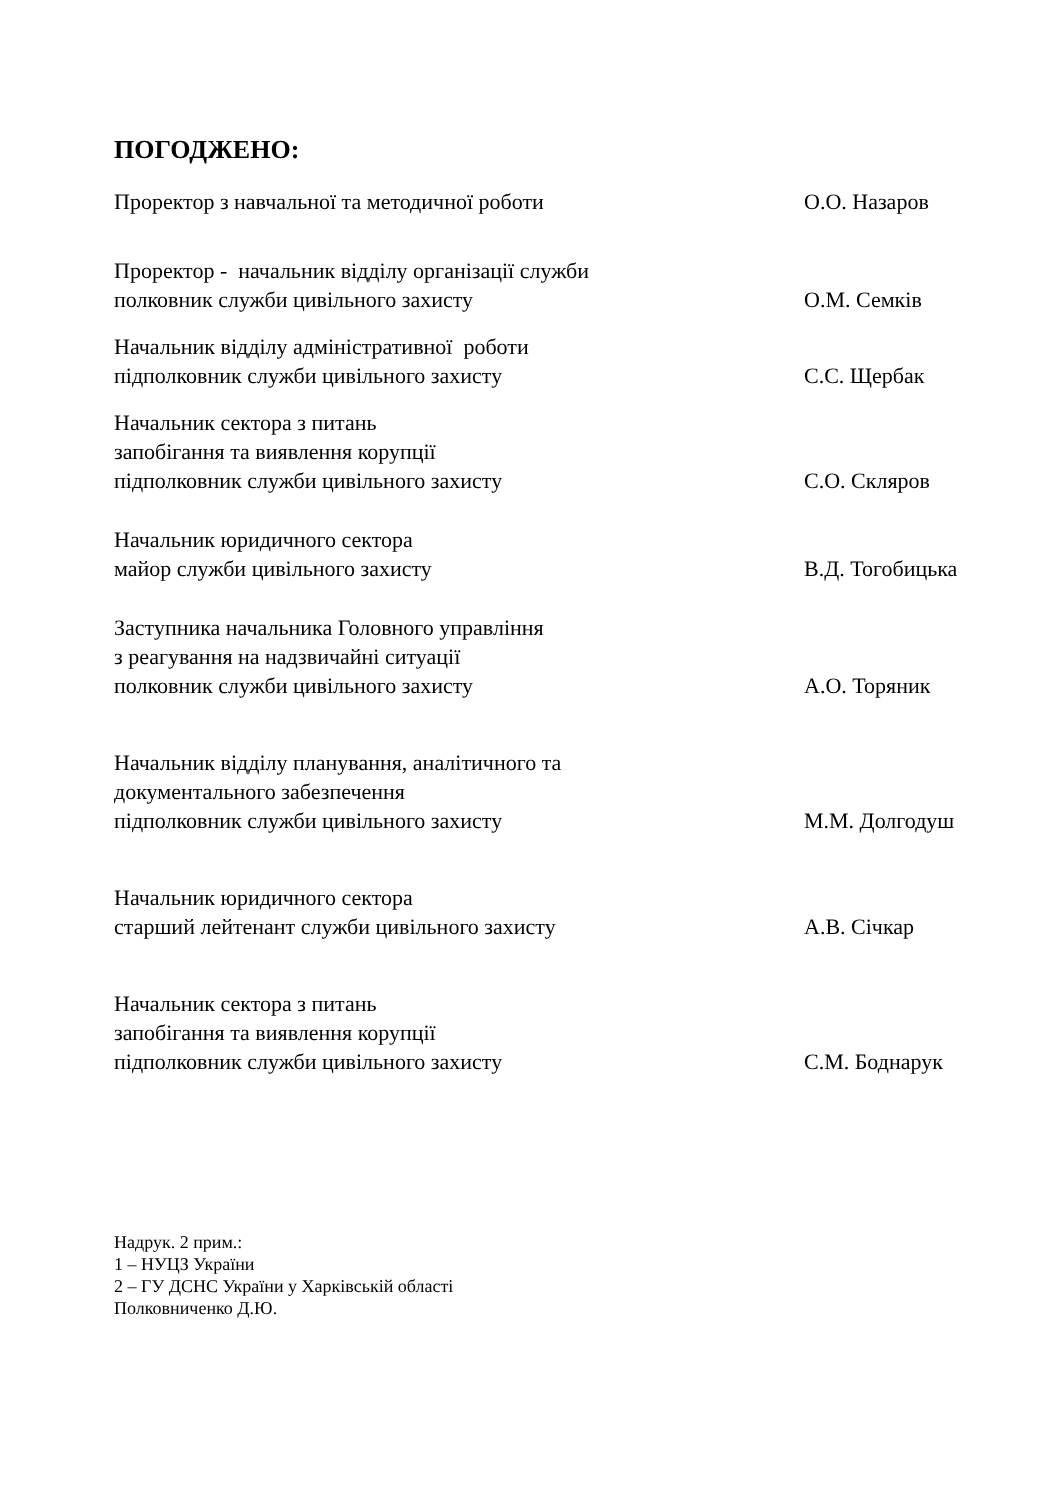ПОГОДЖЕНО:
Проректор з навчальної та методичної роботи
О.О. Назаров
Проректор - начальник відділу організації служби
полковник служби цивільного захисту
О.М. Семків
Начальник відділу адміністративної роботи
підполковник служби цивільного захисту
С.С. Щербак
Начальник сектора з питань
запобігання та виявлення корупції
підполковник служби цивільного захисту
С.О. Скляров
Начальник юридичного сектора
майор служби цивільного захисту
В.Д. Тогобицька
Заступника начальника Головного управління
з реагування на надзвичайні ситуації
полковник служби цивільного захисту
А.О. Торяник
Начальник відділу планування, аналітичного та
документального забезпечення
підполковник служби цивільного захисту
М.М. Долгодуш
Начальник юридичного сектора
старший лейтенант служби цивільного захисту
А.В. Січкар
Начальник сектора з питань
запобігання та виявлення корупції
підполковник служби цивільного захисту
С.М. Боднарук
Надрук. 2 прим.:
1 – НУЦЗ України
2 – ГУ ДСНС України у Харківській області
Полковниченко Д.Ю.